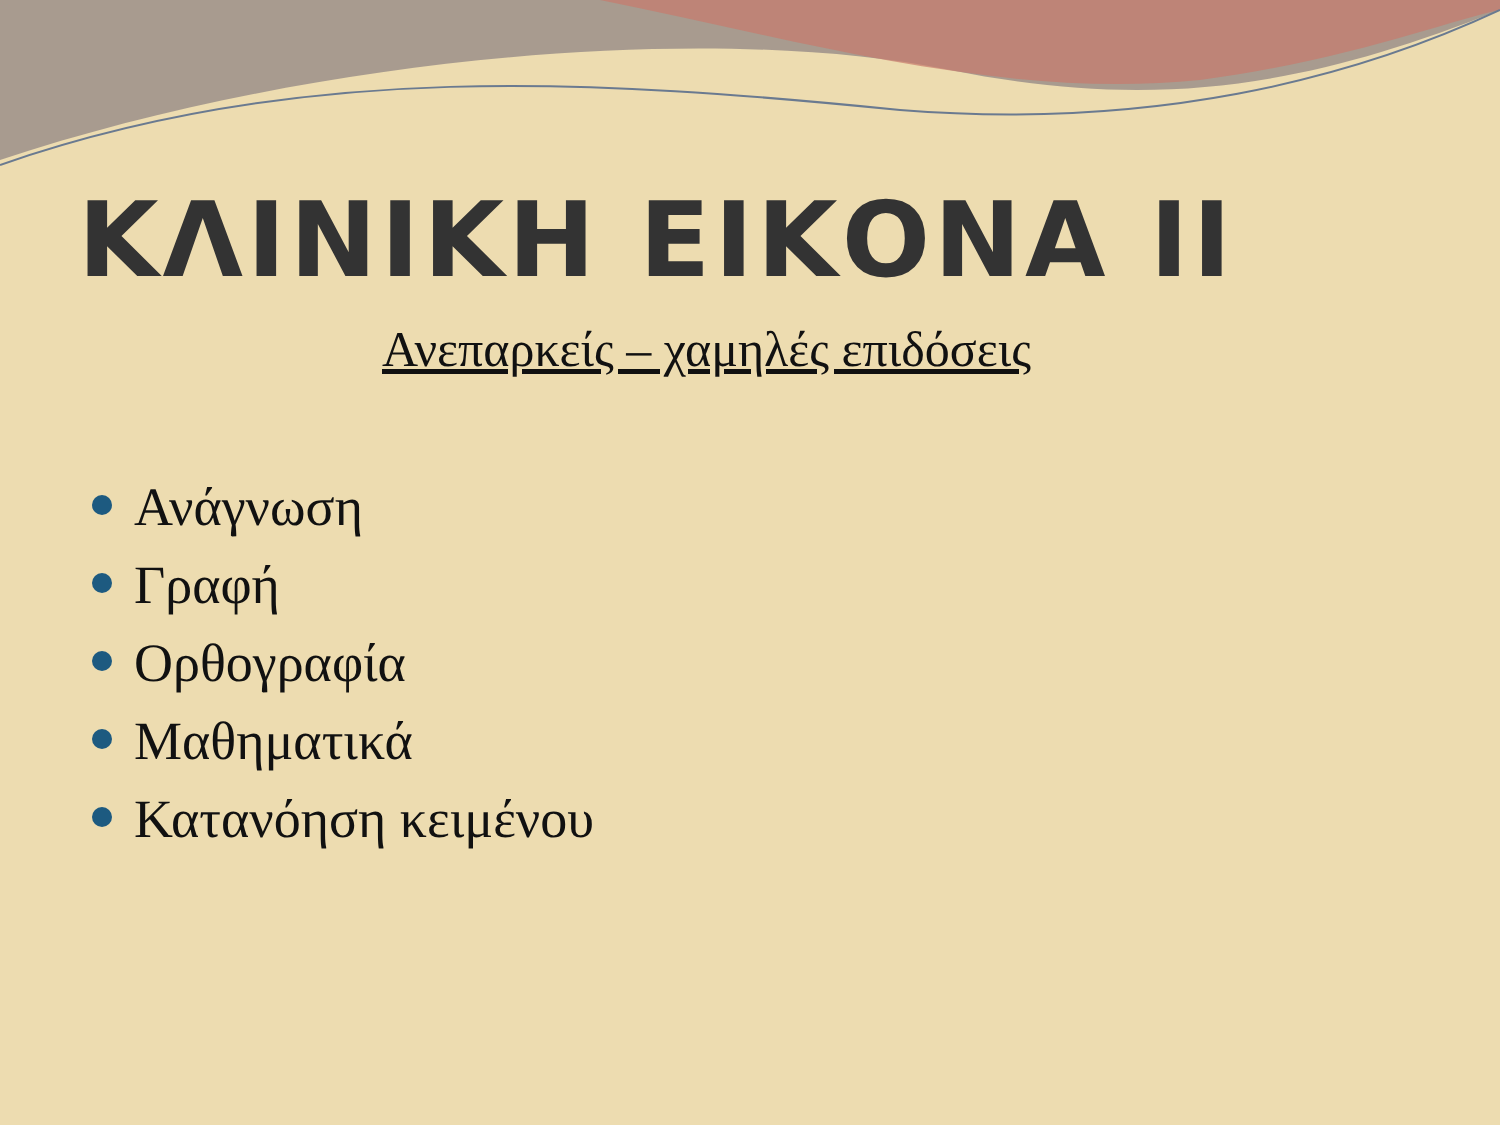ΚΛΙΝΙΚΗ ΕΙΚΟΝΑ ΙΙ
Ανεπαρκείς – χαμηλές επιδόσεις
Ανάγνωση
Γραφή
Ορθογραφία
Μαθηματικά
Κατανόηση κειμένου